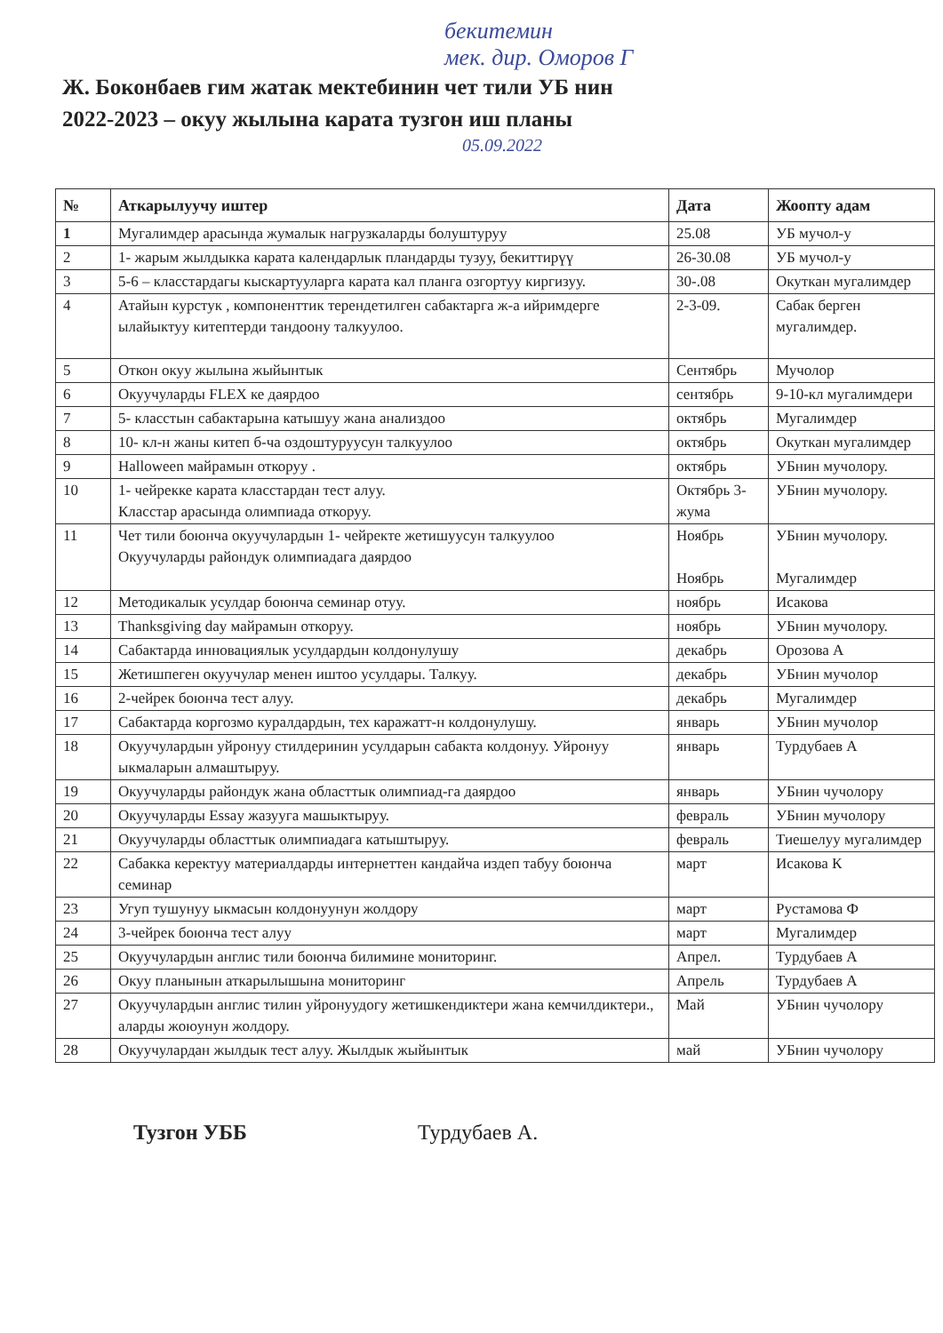бекитемин
мек. дир. Оморов Г
Ж. Боконбаев гим жатак мектебинин чет тили УБ нин
2022-2023 – окуу жылына карата тузгон иш планы
05.09.2022
| № | Аткарылуучу иштер | Дата | Жоопту адам |
| --- | --- | --- | --- |
| 1 | Мугалимдер арасында жумалык нагрузкаларды болуштуруу | 25.08 | УБ мучол-у |
| 2 | 1- жарым жылдыкка карата календарлык пландарды тузуу, бекиттирүү | 26-30.08 | УБ мучол-у |
| 3 | 5-6 – класстардагы кыскартууларга карата кал планга озгортуу киргизуу. | 30-.08 | Окуткан мугалимдер |
| 4 | Атайын курстук , компоненттик терендетилген сабактарга ж-а ийримдерге ылайыктуу китептерди тандоону талкуулоо. | 2-3-09. | Сабак берген мугалимдер. |
| 5 | Откон окуу жылына жыйынтык | Сентябрь | Мучолор |
| 6 | Окуучуларды FLEX ке даярдоо | сентябрь | 9-10-кл мугалимдери |
| 7 | 5- класстын сабактарына катышуу жана анализдоо | октябрь | Мугалимдер |
| 8 | 10- кл-н жаны китеп б-ча оздоштуруусун талкуулоо | октябрь | Окуткан мугалимдер |
| 9 | Halloween майрамын откоруу . | октябрь | УБнин мучолору. |
| 10 | 1- чейрекке карата класстардан тест алуу. Класстар арасында олимпиада откоруу. | Октябрь 3-жума | УБнин мучолору. |
| 11 | Чет тили боюнча окуучулардын 1- чейректе жетишуусун талкуулоо Окуучуларды райондук олимпиадага даярдоо | Ноябрь Ноябрь | УБнин мучолору. Мугалимдер |
| 12 | Методикалык усулдар боюнча семинар отуу. | ноябрь | Исакова |
| 13 | Thanksgiving day майрамын откоруу. | ноябрь | УБнин мучолору. |
| 14 | Сабактарда инновациялык усулдардын колдонулушу | декабрь | Орозова А |
| 15 | Жетишпеген окуучулар менен иштоо усулдары. Талкуу. | декабрь | УБнин мучолор |
| 16 | 2-чейрек боюнча тест алуу. | декабрь | Мугалимдер |
| 17 | Сабактарда коргозмо куралдардын, тех каражатт-н колдонулушу. | январь | УБнин мучолор |
| 18 | Окуучулардын уйронуу стилдеринин усулдарын сабакта колдонуу. Уйронуу ыкмаларын алмаштыруу. | январь | Турдубаев А |
| 19 | Окуучуларды райондук жана областтык олимпиад-га даярдоо | январь | УБнин чучолору |
| 20 | Окуучуларды Essay жазууга машыктыруу. | февраль | УБнин мучолору |
| 21 | Окуучуларды областтык олимпиадага катыштыруу. | февраль | Тиешелуу мугалимдер |
| 22 | Сабакка керектуу материалдарды интернеттен кандайча издеп табуу боюнча семинар | март | Исакова К |
| 23 | Угуп тушунуу ыкмасын колдонуунун жолдору | март | Рустамова Ф |
| 24 | 3-чейрек боюнча тест алуу | март | Мугалимдер |
| 25 | Окуучулардын англис тили боюнча билимине мониторинг. | Апрел. | Турдубаев А |
| 26 | Окуу планынын аткарылышына мониторинг | Апрель | Турдубаев А |
| 27 | Окуучулардын англис тилин уйронуудогу жетишкендиктери жана кемчилдиктери., аларды жоюунун жолдору. | Май | УБнин чучолору |
| 28 | Окуучулардан жылдык тест алуу. Жылдык жыйынтык | май | УБнин чучолору |
Тузгон УББ Турдубаев А.